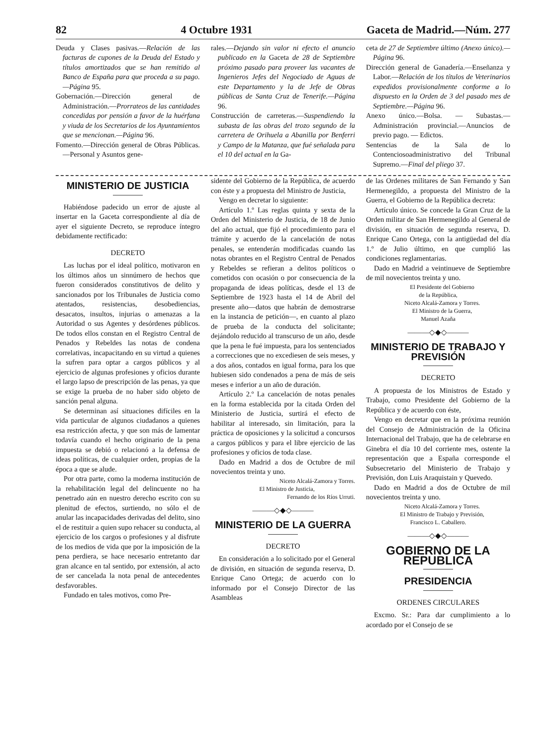82 4 Octubre 1931 Gaceta de Madrid.—Núm. 277
Deuda y Clases pasivas.—Relación de las facturas de cupones de la Deuda del Estado y títulos amortizados que se han remitido al Banco de España para que proceda a su pago.—Página 95.
Gobernación.—Dirección general de Administración.—Prorrateos de las cantidades concedidas por pensión a favor de la huérfana y viuda de los Secretarios de los Ayuntamientos que se mencionan.—Página 96.
Fomento.—Dirección general de Obras Públicas.—Personal y Asuntos gene-
rales.—Dejando sin valor ni efecto el anuncio publicado en la Gaceta de 28 de Septiembre próximo pasado para proveer las vacantes de Ingenieros Jefes del Negociado de Aguas de este Departamento y la de Jefe de Obras públicas de Santa Cruz de Tenerife.—Página 96.
Construcción de carreteras.—Suspendiendo la subasta de las obras del trozo segundo de la carretera de Orihuela a Abanilla por Benferri y Campo de la Matanza, que fué señalada para el 10 del actual en la Ga-
ceta de 27 de Septiembre último (Anexo único).—Página 96.
Dirección general de Ganadería.—Enseñanza y Labor.—Relación de los títulos de Veterinarios expedidos provisionalmente conforme a lo dispuesto en la Orden de 3 del pasado mes de Septiembre.—Página 96.
Anexo único.—Bolsa. — Subastas.—Administración provincial.—Anuncios de previo pago. — Edictos.
Sentencias de la Sala de lo Contenciosoadministrativo del Tribunal Supremo.—Final del pliego 37.
MINISTERIO DE JUSTICIA
Habiéndose padecido un error de ajuste al insertar en la Gaceta correspondiente al día de ayer el siguiente Decreto, se reproduce íntegro debidamente rectificado:
DECRETO
Las luchas por el ideal político, motivaron en los últimos años un sinnúmero de hechos que fueron considerados constitutivos de delito y sancionados por los Tribunales de Justicia como atentados, resistencias, desobediencias, desacatos, insultos, injurias o amenazas a la Autoridad o sus Agentes y desórdenes públicos. De todos ellos constan en el Registro Central de Penados y Rebeldes las notas de condena correlativas, incapacitando en su virtud a quienes la sufren para optar a cargos públicos y al ejercicio de algunas profesiones y oficios durante el largo lapso de prescripción de las penas, ya que se exige la prueba de no haber sido objeto de sanción penal alguna.
Se determinan así situaciones difíciles en la vida particular de algunos ciudadanos a quienes esa restricción afecta, y que son más de lamentar todavía cuando el hecho originario de la pena impuesta se debió o relacionó a la defensa de ideas políticas, de cualquier orden, propias de la época a que se alude.
Por otra parte, como la moderna institución de la rehabilitación legal del delincuente no ha penetrado aún en nuestro derecho escrito con su plenitud de efectos, surtiendo, no sólo el de anular las incapacidades derivadas del delito, sino el de restituir a quien supo rehacer su conducta, al ejercicio de los cargos o profesiones y al disfrute de los medios de vida que por la imposición de la pena perdiera, se hace necesario entretanto dar gran alcance en tal sentido, por extensión, al acto de ser cancelada la nota penal de antecedentes desfavorables.
Fundado en tales motivos, como Pre-
sidente del Gobierno de la República, de acuerdo con éste y a propuesta del Ministro de Justicia,
Vengo en decretar lo siguiente:
Artículo 1.º Las reglas quinta y sexta de la Orden del Ministerio de Justicia, de 18 de Junio del año actual, que fijó el procedimiento para el trámite y acuerdo de la cancelación de notas penales, se entenderán modificadas cuando las notas obrantes en el Registro Central de Penados y Rebeldes se refieran a delitos políticos o cometidos con ocasión o por consecuencia de la propaganda de ideas políticas, desde el 13 de Septiembre de 1923 hasta el 14 de Abril del presente año—datos que habrán de demostrarse en la instancia de petición—, en cuanto al plazo de prueba de la conducta del solicitante; dejándolo reducido al transcurso de un año, desde que la pena le fué impuesta, para los sentenciados a correcciones que no excediesen de seis meses, y a dos años, contados en igual forma, para los que hubiesen sido condenados a pena de más de seis meses e inferior a un año de duración.
Artículo 2.º La cancelación de notas penales en la forma establecida por la citada Orden del Ministerio de Justicia, surtirá el efecto de habilitar al interesado, sin limitación, para la práctica de oposiciones y la solicitud a concursos a cargos públicos y para el libre ejercicio de las profesiones y oficios de toda clase.
Dado en Madrid a dos de Octubre de mil novecientos treinta y uno.
Niceto Alcalá-Zamora y Torres.
El Ministro de Justicia,
Fernando de los Ríos Urruti.
———◇◆◇———
MINISTERIO DE LA GUERRA
DECRETO
En consideración a lo solicitado por el General de división, en situación de segunda reserva, D. Enrique Cano Ortega; de acuerdo con lo informado por el Consejo Director de las Asambleas
de las Ordenes militares de San Fernando y San Hermenegildo, a propuesta del Ministro de la Guerra, el Gobierno de la República decreta:
Artículo único. Se concede la Gran Cruz de la Orden militar de San Hermenegildo al General de división, en situación de segunda reserva, D. Enrique Cano Ortega, con la antigüedad del día 1.º de Julio último, en que cumplió las condiciones reglamentarias.
Dado en Madrid a veintinueve de Septiembre de mil novecientos treinta y uno.
El Presidente del Gobierno
de la República,
Niceto Alcalá-Zamora y Torres.
El Ministro de la Guerra,
Manuel Azaña
———◇◆◇———
MINISTERIO DE TRABAJO Y PREVISIÓN
DECRETO
A propuesta de los Ministros de Estado y Trabajo, como Presidente del Gobierno de la República y de acuerdo con éste,
Vengo en decretar que en la próxima reunión del Consejo de Administración de la Oficina Internacional del Trabajo, que ha de celebrarse en Ginebra el día 10 del corriente mes, ostente la representación que a España corresponde el Subsecretario del Ministerio de Trabajo y Previsión, don Luis Araquistain y Quevedo.
Dado en Madrid a dos de Octubre de mil novecientos treinta y uno.
Niceto Alcalá-Zamora y Torres.
El Ministro de Trabajo y Previsión,
Francisco L. Caballero.
———◇◆◇———
GOBIERNO DE LA REPUBLICA
PRESIDENCIA
ORDENES CIRCULARES
Excmo. Sr.: Para dar cumplimiento a lo acordado por el Consejo de se